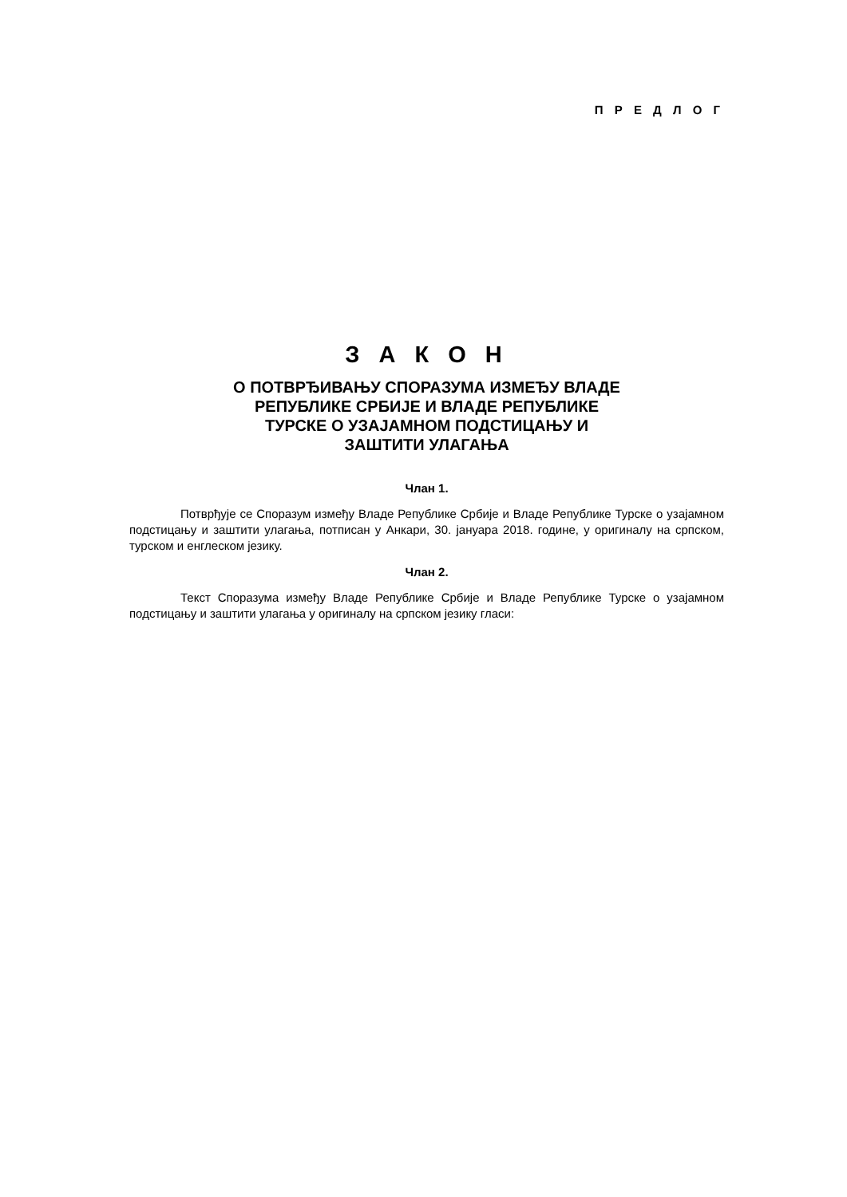П Р Е Д Л О Г
З А К О Н
О ПОТВРЂИВАЊУ СПОРАЗУМА ИЗМЕЂУ ВЛАДЕ
РЕПУБЛИКЕ СРБИЈЕ И ВЛАДЕ РЕПУБЛИКЕ
ТУРСКЕ О УЗАЈАМНОМ ПОДСТИЦАЊУ И
ЗАШТИТИ УЛАГАЊА
Члан 1.
Потврђује се Споразум између Владе Републике Србије и Владе Републике Турске о узајамном подстицању и заштити улагања, потписан у Анкари, 30. јануара 2018. године, у оригиналу на српском, турском и енглеском језику.
Члан 2.
Текст Споразума између Владе Републике Србије и Владе Републике Турске о узајамном подстицању и заштити улагања у оригиналу на српском језику гласи: